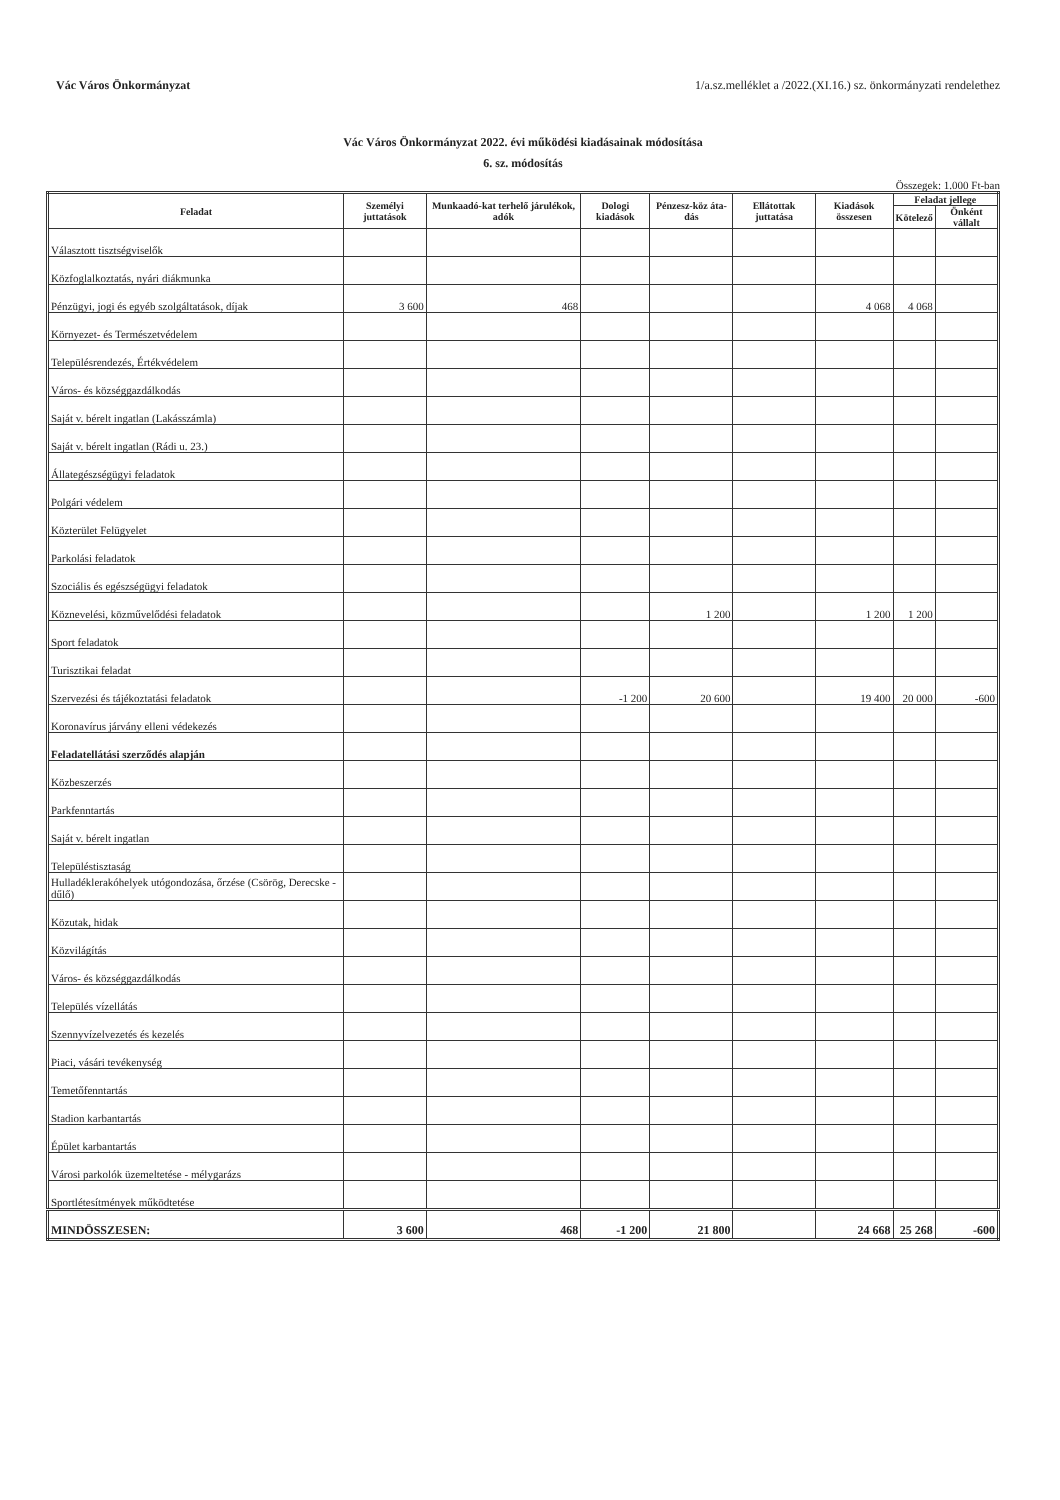Vác Város Önkormányzat 1/a.sz.melléklet a /2022.(XI.16.) sz. önkormányzati rendelethez
Vác Város Önkormányzat 2022. évi működési kiadásainak módosítása
6. sz. módosítás
Összegek: 1.000 Ft-ban
| Feladat | Személyi juttatások | Munkaadó-kat terhelő járulékok, adók | Dologi kiadások | Pénzesz-köz áta-dás | Ellátottak juttatása | Kiadások összesen | Feladat jellege | |
| --- | --- | --- | --- | --- | --- | --- | --- | --- |
| | | | | | | | Kötelező | Önként vállalt |
| Választott tisztségviselők | | | | | | | | |
| Közfoglalkoztatás, nyári diákmunka | | | | | | | | |
| Pénzügyi, jogi és egyéb szolgáltatások, díjak | 3 600 | 468 | | | | 4 068 | 4 068 | |
| Környezet- és Természetvédelem | | | | | | | | |
| Településrendezés, Értékvédelem | | | | | | | | |
| Város- és községgazdálkodás | | | | | | | | |
| Saját v. bérelt ingatlan (Lakásszámla) | | | | | | | | |
| Saját v. bérelt ingatlan (Rádi u. 23.) | | | | | | | | |
| Állategészségügyi feladatok | | | | | | | | |
| Polgári védelem | | | | | | | | |
| Közterület Felügyelet | | | | | | | | |
| Parkolási feladatok | | | | | | | | |
| Szociális és egészségügyi feladatok | | | | | | | | |
| Köznevelési, közművelődési feladatok | | | | 1 200 | | 1 200 | 1 200 | |
| Sport feladatok | | | | | | | | |
| Turisztikai feladat | | | | | | | | |
| Szervezési és tájékoztatási feladatok | | | -1 200 | 20 600 | | 19 400 | 20 000 | -600 |
| Koronavírus járvány elleni védekezés | | | | | | | | |
| Feladatellátási szerződés alapján | | | | | | | | |
| Közbeszerzés | | | | | | | | |
| Parkfenntartás | | | | | | | | |
| Saját v. bérelt ingatlan | | | | | | | | |
| Településtisztaság | | | | | | | | |
| Hulladéklerakóhelyek utógondozása, őrzése (Csörög, Derecske - dűlő) | | | | | | | | |
| Közutak, hidak | | | | | | | | |
| Közvilágítás | | | | | | | | |
| Város- és községgazdálkodás | | | | | | | | |
| Település vízellátás | | | | | | | | |
| Szennyvízelvezetés és kezelés | | | | | | | | |
| Piaci, vásári tevékenység | | | | | | | | |
| Temetőfenntartás | | | | | | | | |
| Stadion karbantartás | | | | | | | | |
| Épület karbantartás | | | | | | | | |
| Városi parkolók üzemeltetése - mélygarázs | | | | | | | | |
| Sportlétesítmények működtetése | | | | | | | | |
| MINDÖSSZESEN: | 3 600 | 468 | -1 200 | 21 800 | | 24 668 | 25 268 | -600 |